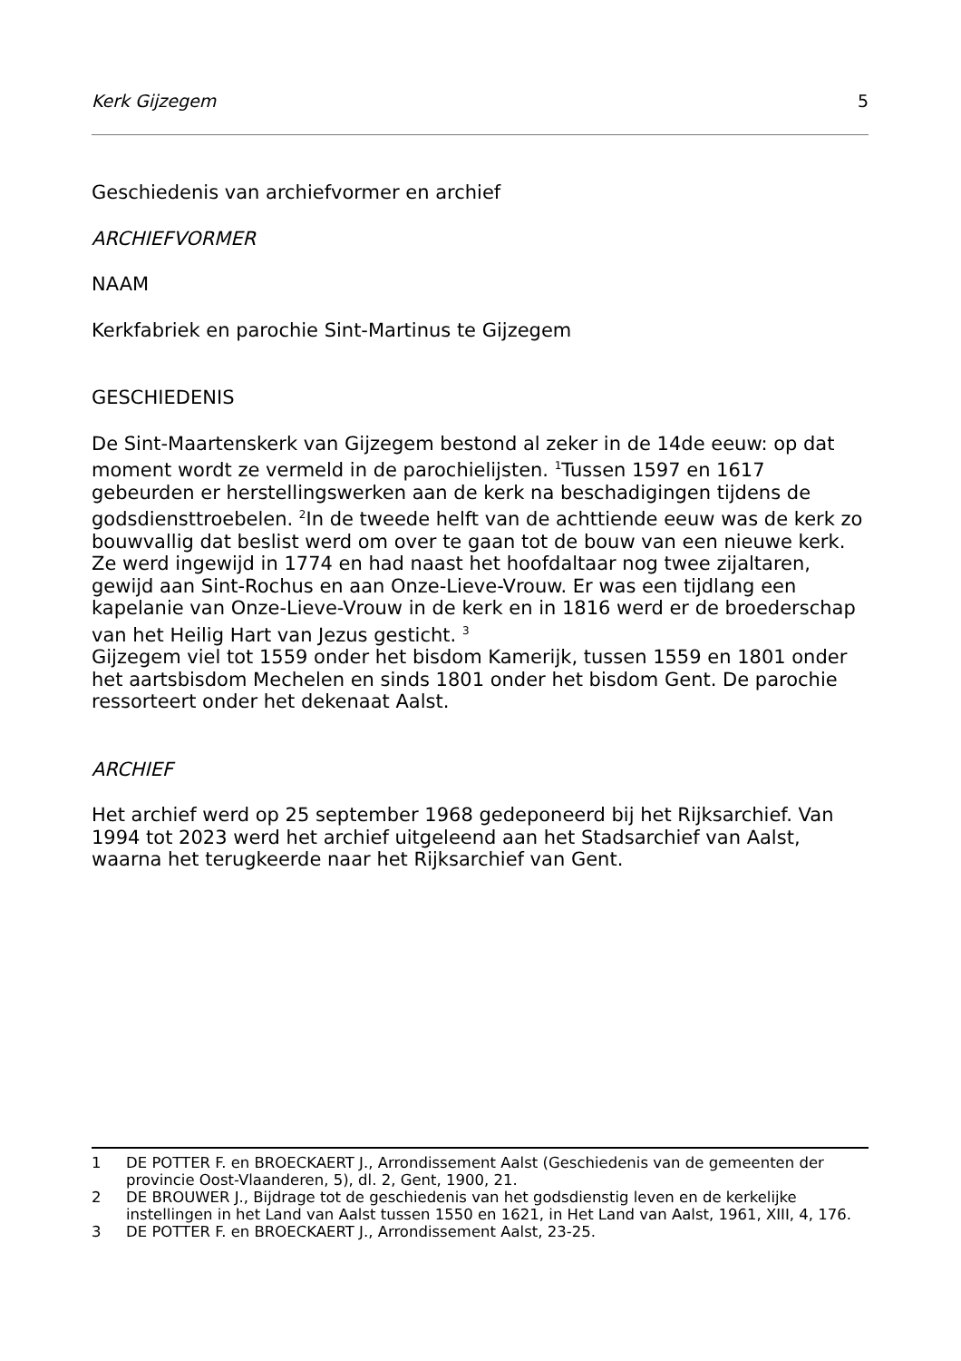Kerk Gijzegem 5
Geschiedenis van archiefvormer en archief
ARCHIEFVORMER
NAAM
Kerkfabriek en parochie Sint-Martinus te Gijzegem
GESCHIEDENIS
De Sint-Maartenskerk van Gijzegem bestond al zeker in de 14de eeuw: op dat moment wordt ze vermeld in de parochielijsten. <sup>1</sup>Tussen 1597 en 1617 gebeurden er herstellingswerken aan de kerk na beschadigingen tijdens de godsdiensttroebelen. <sup>2</sup>In de tweede helft van de achttiende eeuw was de kerk zo bouwvallig dat beslist werd om over te gaan tot de bouw van een nieuwe kerk. Ze werd ingewijd in 1774 en had naast het hoofdaltaar nog twee zijaltaren, gewijd aan Sint-Rochus en aan Onze-Lieve-Vrouw. Er was een tijdlang een kapelanie van Onze-Lieve-Vrouw in de kerk en in 1816 werd er de broederschap van het Heilig Hart van Jezus gesticht. <sup>3</sup>
Gijzegem viel tot 1559 onder het bisdom Kamerijk, tussen 1559 en 1801 onder het aartsbisdom Mechelen en sinds 1801 onder het bisdom Gent. De parochie ressorteert onder het dekenaat Aalst.
ARCHIEF
Het archief werd op 25 september 1968 gedeponeerd bij het Rijksarchief. Van 1994 tot 2023 werd het archief uitgeleend aan het Stadsarchief van Aalst, waarna het terugkeerde naar het Rijksarchief van Gent.
1 DE POTTER F. en BROECKAERT J., Arrondissement Aalst (Geschiedenis van de gemeenten der provincie Oost-Vlaanderen, 5), dl. 2, Gent, 1900, 21.
2 DE BROUWER J., Bijdrage tot de geschiedenis van het godsdienstig leven en de kerkelijke instellingen in het Land van Aalst tussen 1550 en 1621, in Het Land van Aalst, 1961, XIII, 4, 176.
3 DE POTTER F. en BROECKAERT J., Arrondissement Aalst, 23-25.